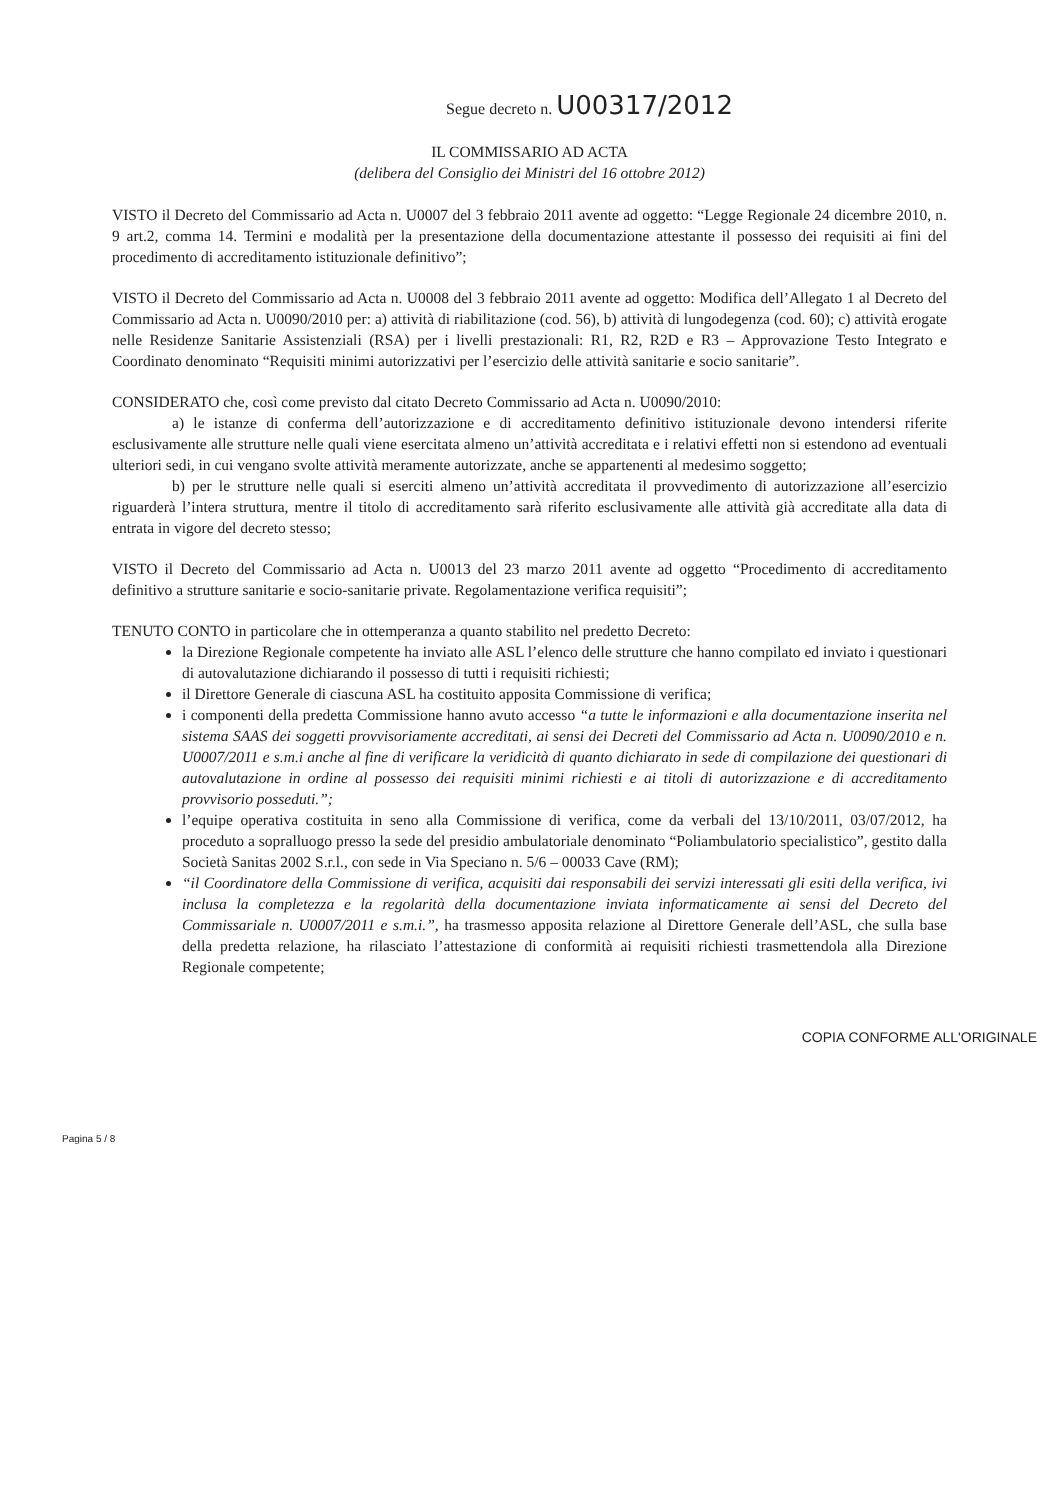Segue decreto n. U00317/2012
IL COMMISSARIO AD ACTA
(delibera del Consiglio dei Ministri del 16 ottobre 2012)
VISTO il Decreto del Commissario ad Acta n. U0007 del 3 febbraio 2011 avente ad oggetto: “Legge Regionale 24 dicembre 2010, n. 9 art.2, comma 14. Termini e modalità per la presentazione della documentazione attestante il possesso dei requisiti ai fini del procedimento di accreditamento istituzionale definitivo”;
VISTO il Decreto del Commissario ad Acta n. U0008 del 3 febbraio 2011 avente ad oggetto: Modifica dell’Allegato 1 al Decreto del Commissario ad Acta n. U0090/2010 per: a) attività di riabilitazione (cod. 56), b) attività di lungodegenza (cod. 60); c) attività erogate nelle Residenze Sanitarie Assistenziali (RSA) per i livelli prestazionali: R1, R2, R2D e R3 – Approvazione Testo Integrato e Coordinato denominato “Requisiti minimi autorizzativi per l’esercizio delle attività sanitarie e socio sanitarie”.
CONSIDERATO che, così come previsto dal citato Decreto Commissario ad Acta n. U0090/2010:
a) le istanze di conferma dell’autorizzazione e di accreditamento definitivo istituzionale devono intendersi riferite esclusivamente alle strutture nelle quali viene esercitata almeno un’attività accreditata e i relativi effetti non si estendono ad eventuali ulteriori sedi, in cui vengano svolte attività meramente autorizzate, anche se appartenenti al medesimo soggetto;
b) per le strutture nelle quali si eserciti almeno un’attività accreditata il provvedimento di autorizzazione all’esercizio riguarderà l’intera struttura, mentre il titolo di accreditamento sarà riferito esclusivamente alle attività già accreditate alla data di entrata in vigore del decreto stesso;
VISTO il Decreto del Commissario ad Acta n. U0013 del 23 marzo 2011 avente ad oggetto “Procedimento di accreditamento definitivo a strutture sanitarie e socio-sanitarie private. Regolamentazione verifica requisiti”;
TENUTO CONTO in particolare che in ottemperanza a quanto stabilito nel predetto Decreto:
la Direzione Regionale competente ha inviato alle ASL l’elenco delle strutture che hanno compilato ed inviato i questionari di autovalutazione dichiarando il possesso di tutti i requisiti richiesti;
il Direttore Generale di ciascuna ASL ha costituito apposita Commissione di verifica;
i componenti della predetta Commissione hanno avuto accesso “a tutte le informazioni e alla documentazione inserita nel sistema SAAS dei soggetti provvisoriamente accreditati, ai sensi dei Decreti del Commissario ad Acta n. U0090/2010 e n. U0007/2011 e s.m.i anche al fine di verificare la veridicità di quanto dichiarato in sede di compilazione dei questionari di autovalutazione in ordine al possesso dei requisiti minimi richiesti e ai titoli di autorizzazione e di accreditamento provvisorio posseduti.”;
l’equipe operativa costituita in seno alla Commissione di verifica, come da verbali del 13/10/2011, 03/07/2012, ha proceduto a sopralluogo presso la sede del presidio ambulatoriale denominato “Poliambulatorio specialistico”, gestito dalla Società Sanitas 2002 S.r.l., con sede in Via Speciano n. 5/6 – 00033 Cave (RM);
“il Coordinatore della Commissione di verifica, acquisiti dai responsabili dei servizi interessati gli esiti della verifica, ivi inclusa la completezza e la regolarità della documentazione inviata informaticamente ai sensi del Decreto del Commissariale n. U0007/2011 e s.m.i.”, ha trasmesso apposita relazione al Direttore Generale dell’ASL, che sulla base della predetta relazione, ha rilasciato l’attestazione di conformità ai requisiti richiesti trasmettendola alla Direzione Regionale competente;
COPIA CONFORME ALL'ORIGINALE
Pagina 5 / 8